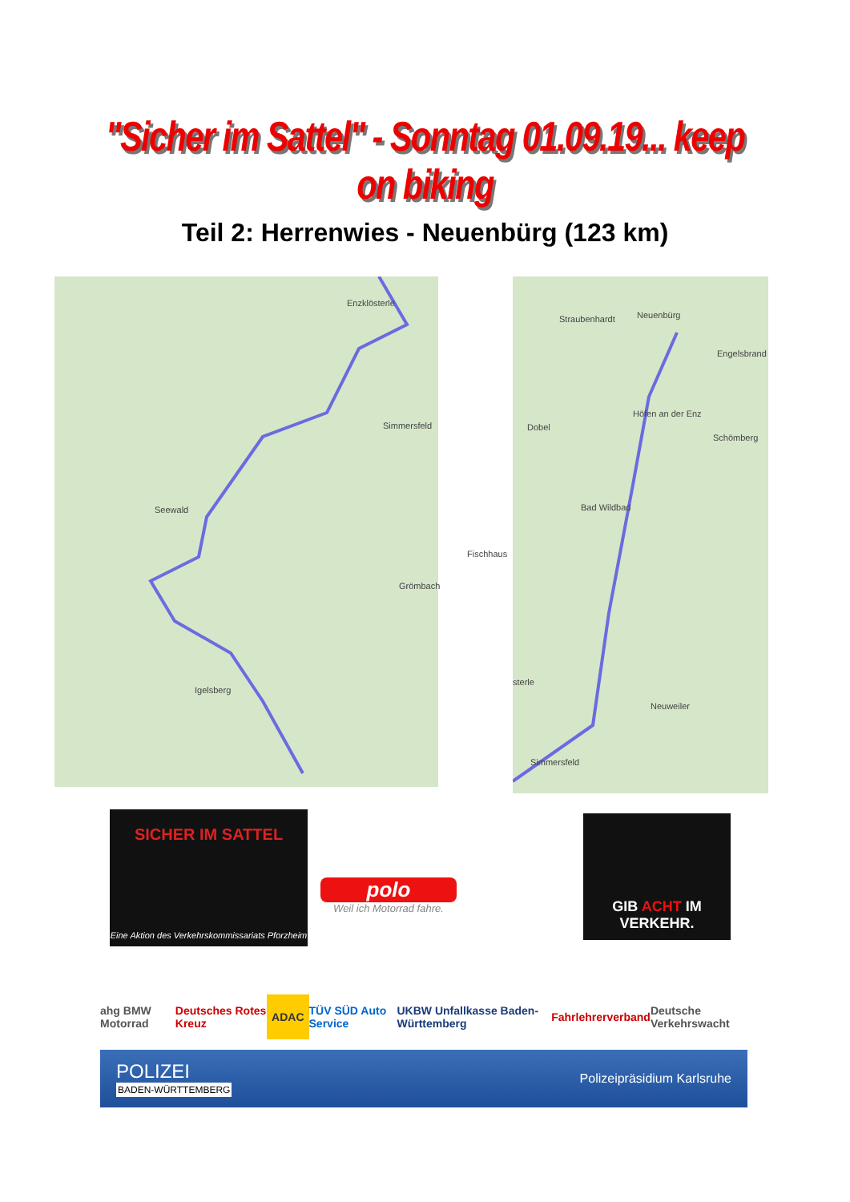"Sicher im Sattel" - Sonntag 01.09.19... keep on biking
Teil 2: Herrenwies - Neuenbürg (123 km)
Enzklösterle
Simmersfeld
Seewald
Fischhaus
Grömbach
Igelsberg
Straubenhardt Neuenbürg
Engelsbrand
Höfen an der Enz
Dobel
Schömberg
Bad Wildbad
sterle
Neuweiler
Simmersfeld
SICHER IM SATTEL
Eine Aktion des Verkehrskommissariats Pforzheim
polo
Weil ich Motorrad fahre.
GIB ACHT IM VERKEHR.
ahg BMW Motorrad Deutsches Rotes Kreuz ADAC TÜV SÜD Auto Service UKBW Unfallkasse Baden-Württemberg Fahrlehrerverband Deutsche Verkehrswacht
POLIZEI
BADEN-WÜRTTEMBERG
Polizeipräsidium Karlsruhe